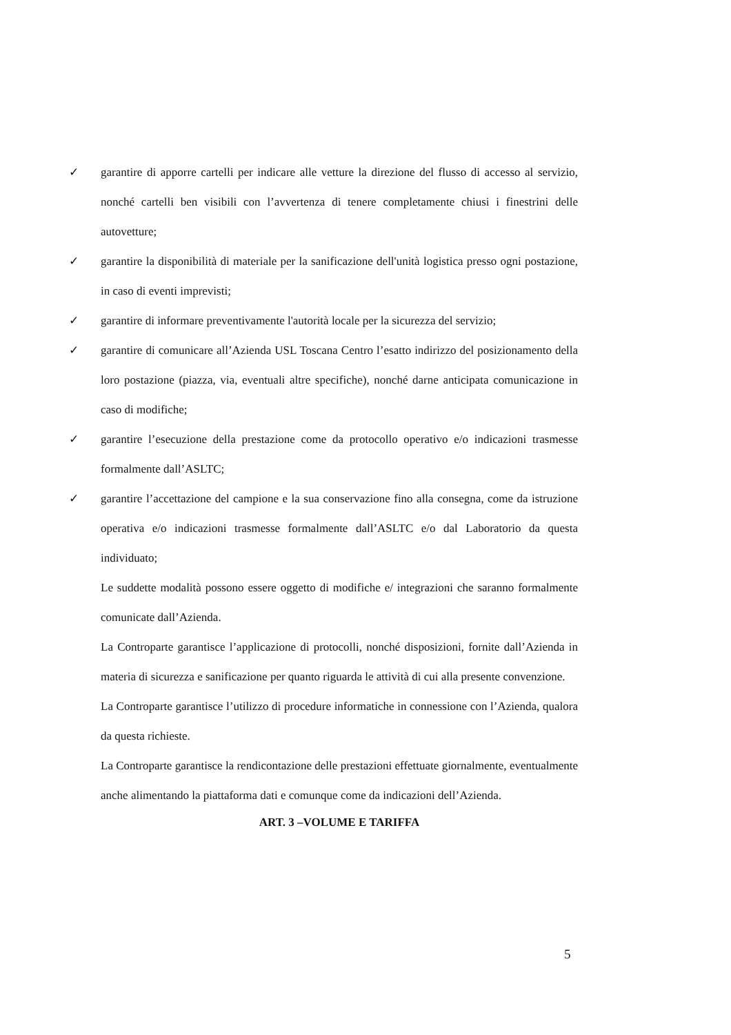✓ garantire di apporre cartelli per indicare alle vetture la direzione del flusso di accesso al servizio, nonché cartelli ben visibili con l’avvertenza di tenere completamente chiusi i finestrini delle autovetture;
✓ garantire la disponibilità di materiale per la sanificazione dell'unità logistica presso ogni postazione, in caso di eventi imprevisti;
✓ garantire di informare preventivamente l'autorità locale per la sicurezza del servizio;
✓ garantire di comunicare all’Azienda USL Toscana Centro l’esatto indirizzo del posizionamento della loro postazione (piazza, via, eventuali altre specifiche), nonché darne anticipata comunicazione in caso di modifiche;
✓ garantire l’esecuzione della prestazione come da protocollo operativo e/o indicazioni trasmesse formalmente dall’ASLTC;
✓ garantire l’accettazione del campione e la sua conservazione fino alla consegna, come da istruzione operativa e/o indicazioni trasmesse formalmente dall’ASLTC e/o dal Laboratorio da questa individuato;
Le suddette modalità possono essere oggetto di modifiche e/ integrazioni che saranno formalmente comunicate dall’Azienda.
La Controparte garantisce l’applicazione di protocolli, nonché disposizioni, fornite dall’Azienda in materia di sicurezza e sanificazione per quanto riguarda le attività di cui alla presente convenzione.
La Controparte garantisce l’utilizzo di procedure informatiche in connessione con l’Azienda, qualora da questa richieste.
La Controparte garantisce la rendicontazione delle prestazioni effettuate giornalmente, eventualmente anche alimentando la piattaforma dati e comunque come da indicazioni dell’Azienda.
ART. 3 –VOLUME E TARIFFA
5